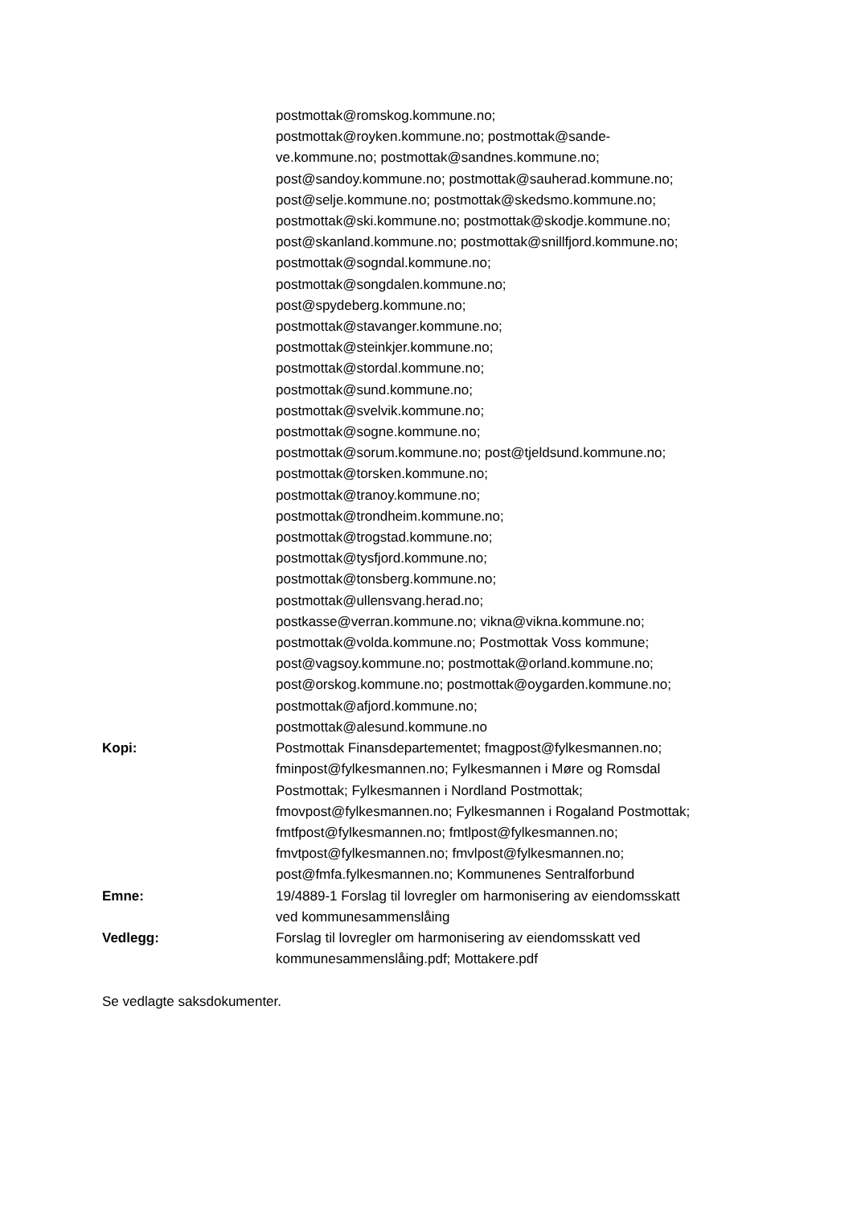postmottak@romskog.kommune.no;
postmottak@royken.kommune.no; postmottak@sande-
ve.kommune.no; postmottak@sandnes.kommune.no;
post@sandoy.kommune.no; postmottak@sauherad.kommune.no;
post@selje.kommune.no; postmottak@skedsmo.kommune.no;
postmottak@ski.kommune.no; postmottak@skodje.kommune.no;
post@skanland.kommune.no; postmottak@snillfjord.kommune.no;
postmottak@sogndal.kommune.no;
postmottak@songdalen.kommune.no;
post@spydeberg.kommune.no;
postmottak@stavanger.kommune.no;
postmottak@steinkjer.kommune.no;
postmottak@stordal.kommune.no;
postmottak@sund.kommune.no;
postmottak@svelvik.kommune.no;
postmottak@sogne.kommune.no;
postmottak@sorum.kommune.no; post@tjeldsund.kommune.no;
postmottak@torsken.kommune.no;
postmottak@tranoy.kommune.no;
postmottak@trondheim.kommune.no;
postmottak@trogstad.kommune.no;
postmottak@tysfjord.kommune.no;
postmottak@tonsberg.kommune.no;
postmottak@ullensvang.herad.no;
postkasse@verran.kommune.no; vikna@vikna.kommune.no;
postmottak@volda.kommune.no; Postmottak Voss kommune;
post@vagsoy.kommune.no; postmottak@orland.kommune.no;
post@orskog.kommune.no; postmottak@oygarden.kommune.no;
postmottak@afjord.kommune.no;
postmottak@alesund.kommune.no
Kopi: Postmottak Finansdepartementet; fmagpost@fylkesmannen.no;
fminpost@fylkesmannen.no; Fylkesmannen i Møre og Romsdal
Postmottak; Fylkesmannen i Nordland Postmottak;
fmovpost@fylkesmannen.no; Fylkesmannen i Rogaland Postmottak;
fmtfpost@fylkesmannen.no; fmtlpost@fylkesmannen.no;
fmvtpost@fylkesmannen.no; fmvlpost@fylkesmannen.no;
post@fmfa.fylkesmannen.no; Kommunenes Sentralforbund
Emne: 19/4889-1 Forslag til lovregler om harmonisering av eiendomsskatt
ved kommunesammenslåing
Vedlegg: Forslag til lovregler om harmonisering av eiendomsskatt ved
kommunesammenslåing.pdf; Mottakere.pdf
Se vedlagte saksdokumenter.